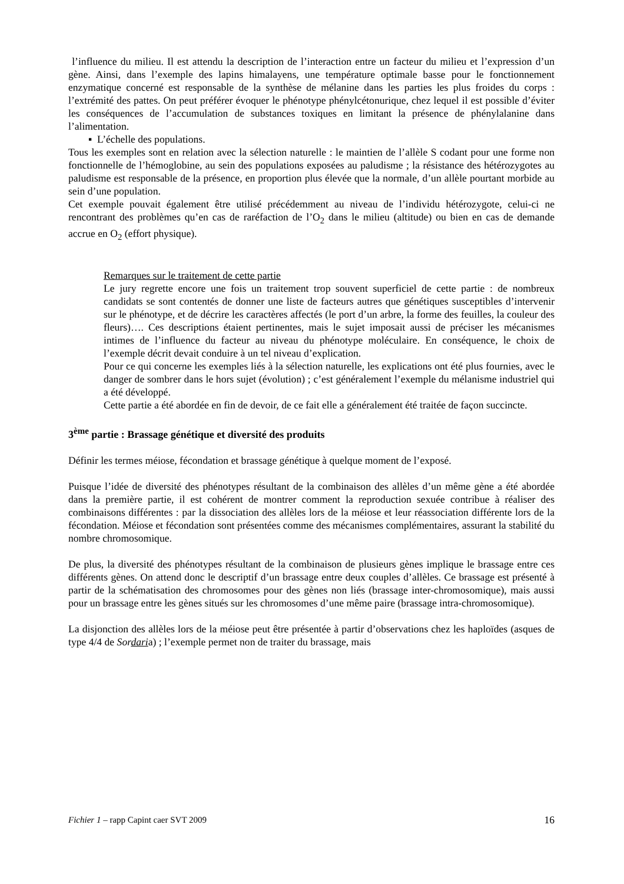l’influence du milieu. Il est attendu la description de l’interaction entre un facteur du milieu et l’expression d’un gène. Ainsi, dans l’exemple des lapins himalayens, une température optimale basse pour le fonctionnement enzymatique concerné est responsable de la synthèse de mélanine dans les parties les plus froides du corps : l’extrémité des pattes. On peut préférer évoquer le phénotype phénylcétonurique, chez lequel il est possible d’éviter les conséquences de l’accumulation de substances toxiques en limitant la présence de phénylalanine dans l’alimentation.
▪ L’échelle des populations.
Tous les exemples sont en relation avec la sélection naturelle : le maintien de l’allèle S codant pour une forme non fonctionnelle de l’hémoglobine, au sein des populations exposées au paludisme ; la résistance des hétérozygotes au paludisme est responsable de la présence, en proportion plus élevée que la normale, d’un allèle pourtant morbide au sein d’une population.
Cet exemple pouvait également être utilisé précédemment au niveau de l’individu hétérozygote, celui-ci ne rencontrant des problèmes qu’en cas de raréfaction de l’O<sub>2</sub> dans le milieu (altitude) ou bien en cas de demande accrue en O<sub>2</sub> (effort physique).
Remarques sur le traitement de cette partie
Le jury regrette encore une fois un traitement trop souvent superficiel de cette partie : de nombreux candidats se sont contentés de donner une liste de facteurs autres que génétiques susceptibles d’intervenir sur le phénotype, et de décrire les caractères affectés (le port d’un arbre, la forme des feuilles, la couleur des fleurs)…. Ces descriptions étaient pertinentes, mais le sujet imposait aussi de préciser les mécanismes intimes de l’influence du facteur au niveau du phénotype moléculaire. En conséquence, le choix de l’exemple décrit devait conduire à un tel niveau d’explication.
Pour ce qui concerne les exemples liés à la sélection naturelle, les explications ont été plus fournies, avec le danger de sombrer dans le hors sujet (évolution) ; c’est généralement l’exemple du mélanisme industriel qui a été développé.
Cette partie a été abordée en fin de devoir, de ce fait elle a généralement été traitée de façon succincte.
3<sup>ème</sup> partie : Brassage génétique et diversité des produits
Définir les termes méiose, fécondation et brassage génétique à quelque moment de l’exposé.
Puisque l’idée de diversité des phénotypes résultant de la combinaison des allèles d’un même gène a été abordée dans la première partie, il est cohérent de montrer comment la reproduction sexuée contribue à réaliser des combinaisons différentes : par la dissociation des allèles lors de la méiose et leur réassociation différente lors de la fécondation. Méiose et fécondation sont présentées comme des mécanismes complémentaires, assurant la stabilité du nombre chromosomique.
De plus, la diversité des phénotypes résultant de la combinaison de plusieurs gènes implique le brassage entre ces différents gènes. On attend donc le descriptif d’un brassage entre deux couples d’allèles. Ce brassage est présenté à partir de la schématisation des chromosomes pour des gènes non liés (brassage inter-chromosomique), mais aussi pour un brassage entre les gènes situés sur les chromosomes d’une même paire (brassage intra-chromosomique).
La disjonction des allèles lors de la méiose peut être présentée à partir d’observations chez les haploïdes (asques de type 4/4 de Sordaria) ; l’exemple permet non de traiter du brassage, mais
Fichier 1 – rapp Capint caer SVT 2009 16